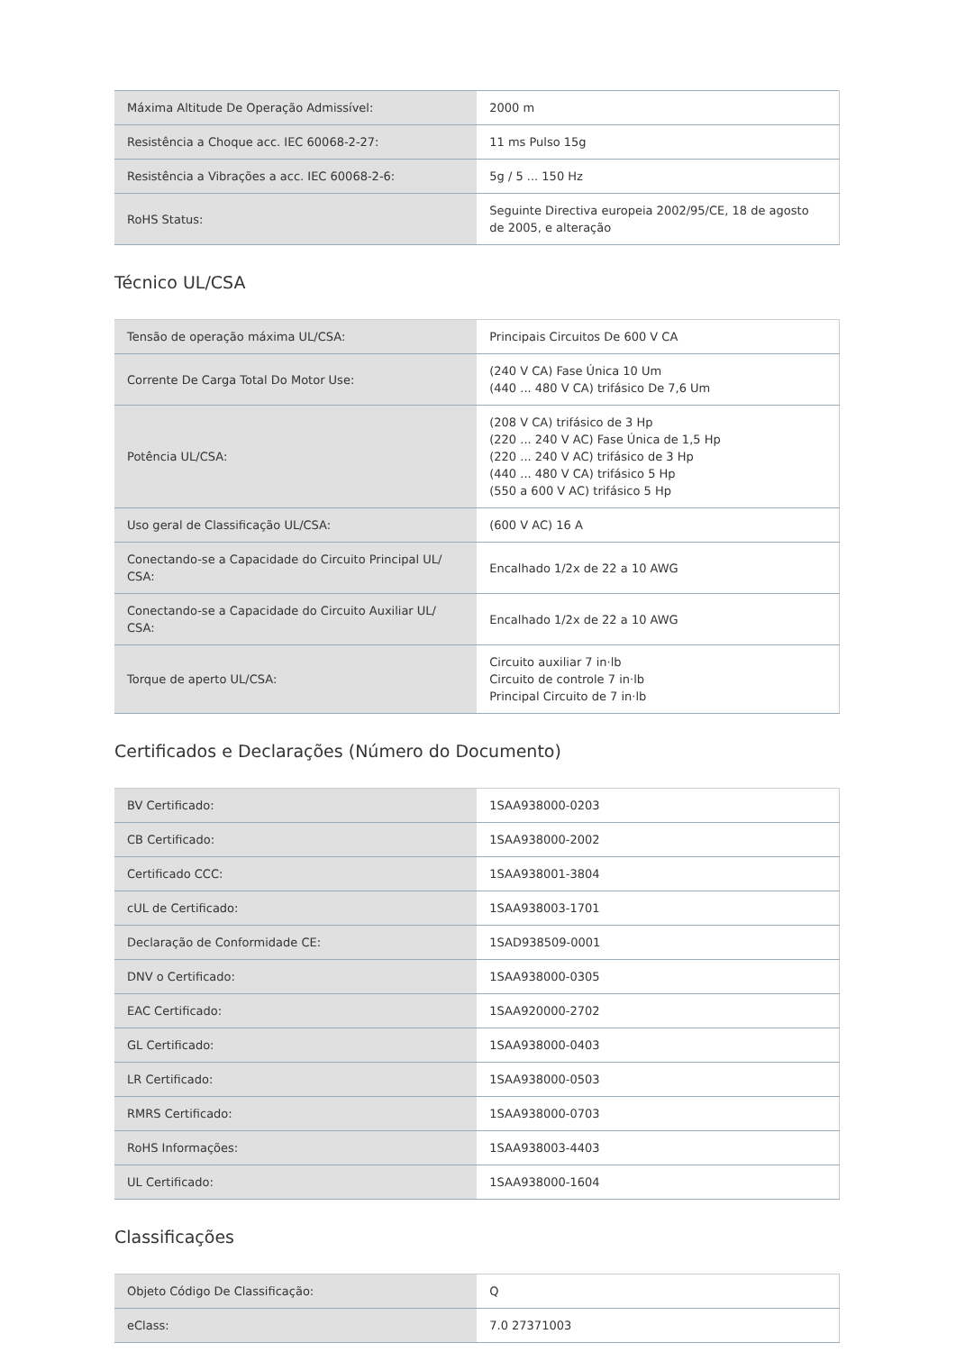| Máxima Altitude De Operação Admissível: | 2000 m |
| Resistência a Choque acc. IEC 60068-2-27: | 11 ms Pulso 15g |
| Resistência a Vibrações a acc. IEC 60068-2-6: | 5g / 5 ... 150 Hz |
| RoHS Status: | Seguinte Directiva europeia 2002/95/CE, 18 de agosto de 2005, e alteração |
Técnico UL/CSA
| Tensão de operação máxima UL/CSA: | Principais Circuitos De 600 V CA |
| Corrente De Carga Total Do Motor Use: | (240 V CA) Fase Única 10 Um (440 ... 480 V CA) trifásico De 7,6 Um |
| Potência UL/CSA: | (208 V CA) trifásico de 3 Hp (220 ... 240 V AC) Fase Única de 1,5 Hp (220 ... 240 V AC) trifásico de 3 Hp (440 ... 480 V CA) trifásico 5 Hp (550 a 600 V AC) trifásico 5 Hp |
| Uso geral de Classificação UL/CSA: | (600 V AC) 16 A |
| Conectando-se a Capacidade do Circuito Principal UL/ CSA: | Encalhado 1/2x de 22 a 10 AWG |
| Conectando-se a Capacidade do Circuito Auxiliar UL/ CSA: | Encalhado 1/2x de 22 a 10 AWG |
| Torque de aperto UL/CSA: | Circuito auxiliar 7 in·lb Circuito de controle 7 in·lb Principal Circuito de 7 in·lb |
Certificados e Declarações (Número do Documento)
| BV Certificado: | 1SAA938000-0203 |
| CB Certificado: | 1SAA938000-2002 |
| Certificado CCC: | 1SAA938001-3804 |
| cUL de Certificado: | 1SAA938003-1701 |
| Declaração de Conformidade CE: | 1SAD938509-0001 |
| DNV o Certificado: | 1SAA938000-0305 |
| EAC Certificado: | 1SAA920000-2702 |
| GL Certificado: | 1SAA938000-0403 |
| LR Certificado: | 1SAA938000-0503 |
| RMRS Certificado: | 1SAA938000-0703 |
| RoHS Informações: | 1SAA938003-4403 |
| UL Certificado: | 1SAA938000-1604 |
Classificações
| Objeto Código De Classificação: | Q |
| eClass: | 7.0 27371003 |